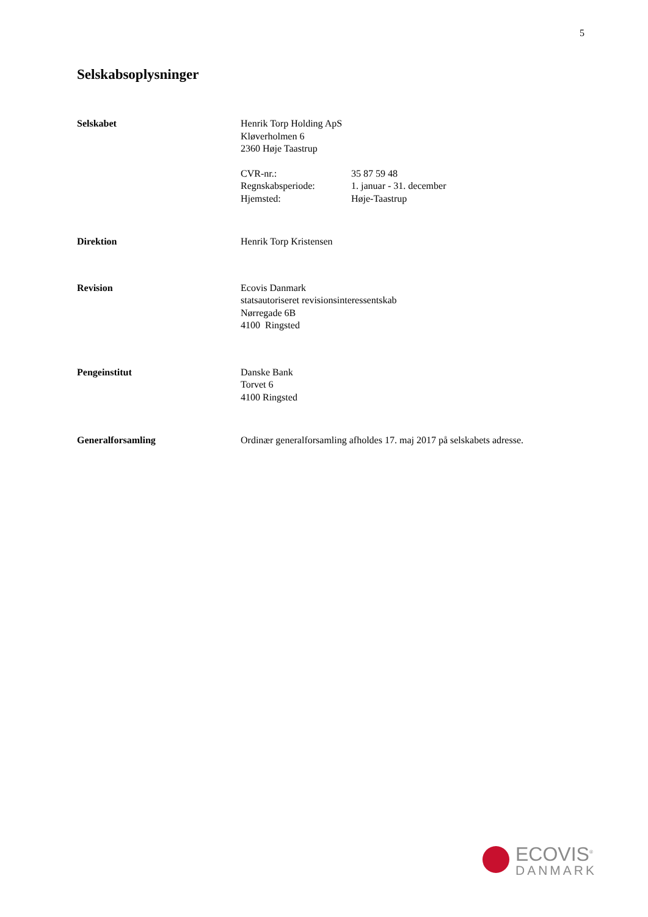5
Selskabsoplysninger
Selskabet Henrik Torp Holding ApS
Kløverholmen 6
2360 Høje Taastrup
CVR-nr.: 35 87 59 48
Regnskabsperiode: 1. januar - 31. december
Hjemsted: Høje-Taastrup
Direktion Henrik Torp Kristensen
Revision Ecovis Danmark
statsautoriseret revisionsinteressentskab
Nørregade 6B
4100 Ringsted
Pengeinstitut Danske Bank
Torvet 6
4100 Ringsted
Generalforsamling Ordinær generalforsamling afholdes 17. maj 2017 på selskabets adresse.
ECOVIS<sup>®</sup>
DANMARK